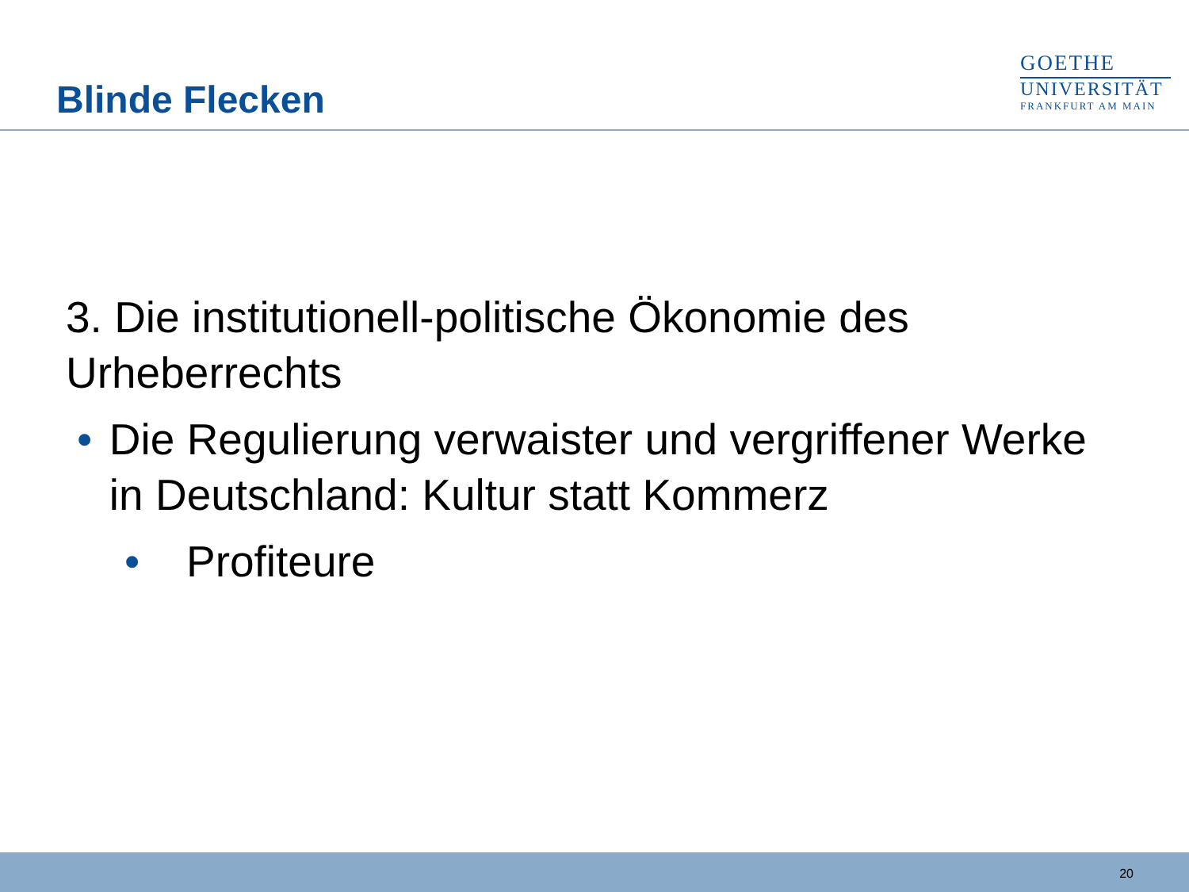Blinde Flecken
GOETHE
UNIVERSITÄT
FRANKFURT AM MAIN
3. Die institutionell-politische Ökonomie des Urheberrechts
• Die Regulierung verwaister und vergriffener Werke in Deutschland: Kultur statt Kommerz
• Profiteure
20